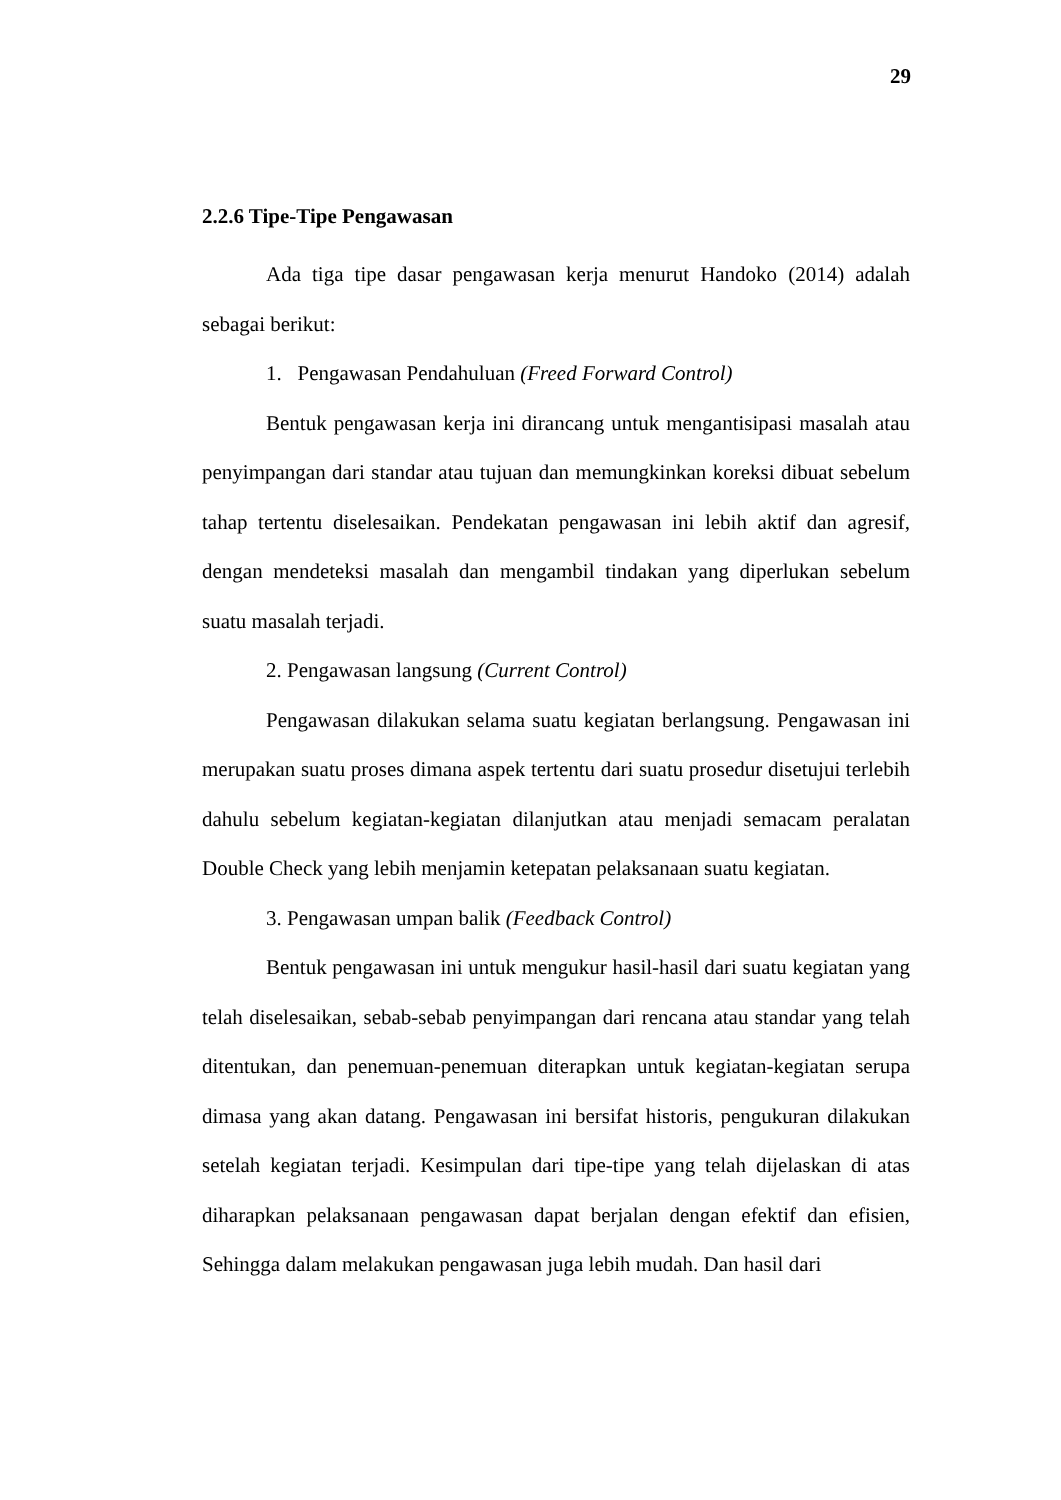29
2.2.6 Tipe-Tipe Pengawasan
Ada tiga tipe dasar pengawasan kerja menurut Handoko (2014) adalah sebagai berikut:
1. Pengawasan Pendahuluan (Freed Forward Control)
Bentuk pengawasan kerja ini dirancang untuk mengantisipasi masalah atau penyimpangan dari standar atau tujuan dan memungkinkan koreksi dibuat sebelum tahap tertentu diselesaikan. Pendekatan pengawasan ini lebih aktif dan agresif, dengan mendeteksi masalah dan mengambil tindakan yang diperlukan sebelum suatu masalah terjadi.
2. Pengawasan langsung (Current Control)
Pengawasan dilakukan selama suatu kegiatan berlangsung. Pengawasan ini merupakan suatu proses dimana aspek tertentu dari suatu prosedur disetujui terlebih dahulu sebelum kegiatan-kegiatan dilanjutkan atau menjadi semacam peralatan Double Check yang lebih menjamin ketepatan pelaksanaan suatu kegiatan.
3. Pengawasan umpan balik (Feedback Control)
Bentuk pengawasan ini untuk mengukur hasil-hasil dari suatu kegiatan yang telah diselesaikan, sebab-sebab penyimpangan dari rencana atau standar yang telah ditentukan, dan penemuan-penemuan diterapkan untuk kegiatan-kegiatan serupa dimasa yang akan datang. Pengawasan ini bersifat historis, pengukuran dilakukan setelah kegiatan terjadi. Kesimpulan dari tipe-tipe yang telah dijelaskan di atas diharapkan pelaksanaan pengawasan dapat berjalan dengan efektif dan efisien, Sehingga dalam melakukan pengawasan juga lebih mudah. Dan hasil dari